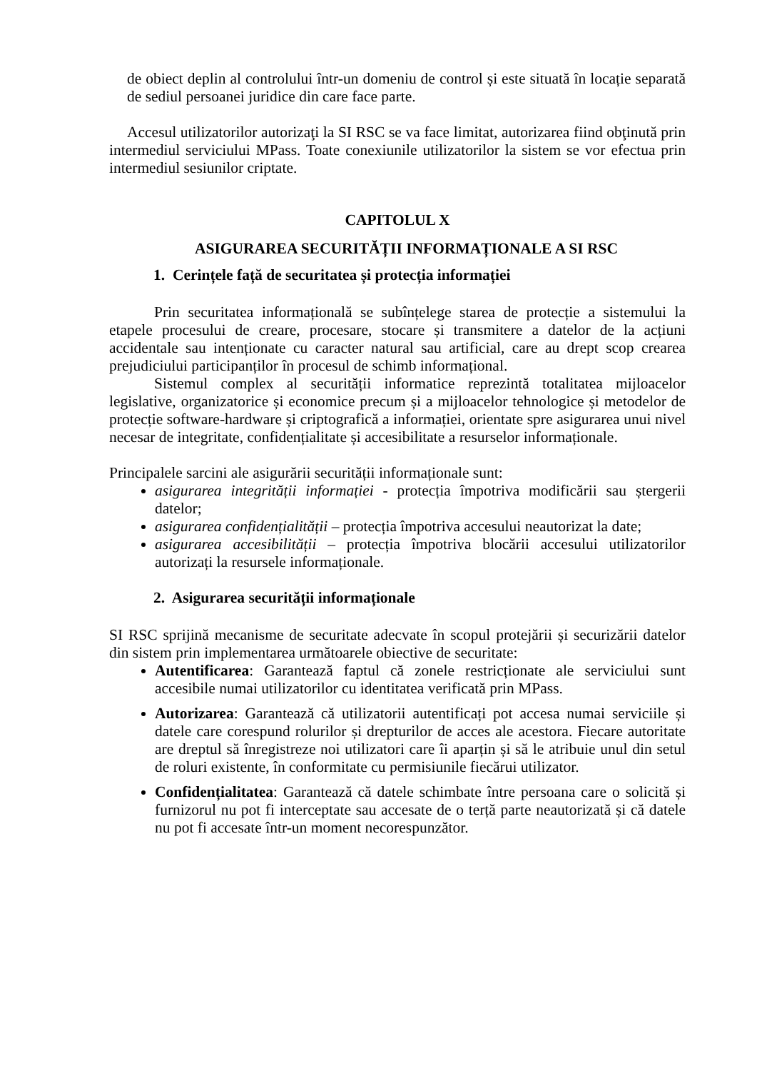de obiect deplin al controlului într-un domeniu de control și este situată în locație separată de sediul persoanei juridice din care face parte.
Accesul utilizatorilor autorizaţi la SI RSC se va face limitat, autorizarea fiind obţinută prin intermediul serviciului MPass. Toate conexiunile utilizatorilor la sistem se vor efectua prin intermediul sesiunilor criptate.
CAPITOLUL X
ASIGURAREA SECURITĂȚII INFORMAȚIONALE A SI RSC
1. Cerințele față de securitatea și protecția informației
Prin securitatea informațională se subînțelege starea de protecție a sistemului la etapele procesului de creare, procesare, stocare și transmitere a datelor de la acțiuni accidentale sau intenționate cu caracter natural sau artificial, care au drept scop crearea prejudiciului participanților în procesul de schimb informațional.
Sistemul complex al securității informatice reprezintă totalitatea mijloacelor legislative, organizatorice și economice precum și a mijloacelor tehnologice și metodelor de protecție software-hardware și criptografică a informației, orientate spre asigurarea unui nivel necesar de integritate, confidențialitate și accesibilitate a resurselor informaționale.
Principalele sarcini ale asigurării securității informaționale sunt:
asigurarea integrității informației - protecția împotriva modificării sau ștergerii datelor;
asigurarea confidențialității – protecția împotriva accesului neautorizat la date;
asigurarea accesibilității – protecția împotriva blocării accesului utilizatorilor autorizați la resursele informaționale.
2. Asigurarea securității informaționale
SI RSC sprijină mecanisme de securitate adecvate în scopul protejării și securizării datelor din sistem prin implementarea următoarele obiective de securitate:
Autentificarea: Garantează faptul că zonele restricționate ale serviciului sunt accesibile numai utilizatorilor cu identitatea verificată prin MPass.
Autorizarea: Garantează că utilizatorii autentificați pot accesa numai serviciile și datele care corespund rolurilor și drepturilor de acces ale acestora. Fiecare autoritate are dreptul să înregistreze noi utilizatori care îi aparțin și să le atribuie unul din setul de roluri existente, în conformitate cu permisiunile fiecărui utilizator.
Confidențialitatea: Garantează că datele schimbate între persoana care o solicită și furnizorul nu pot fi interceptate sau accesate de o terță parte neautorizată și că datele nu pot fi accesate într-un moment necorespunzător.